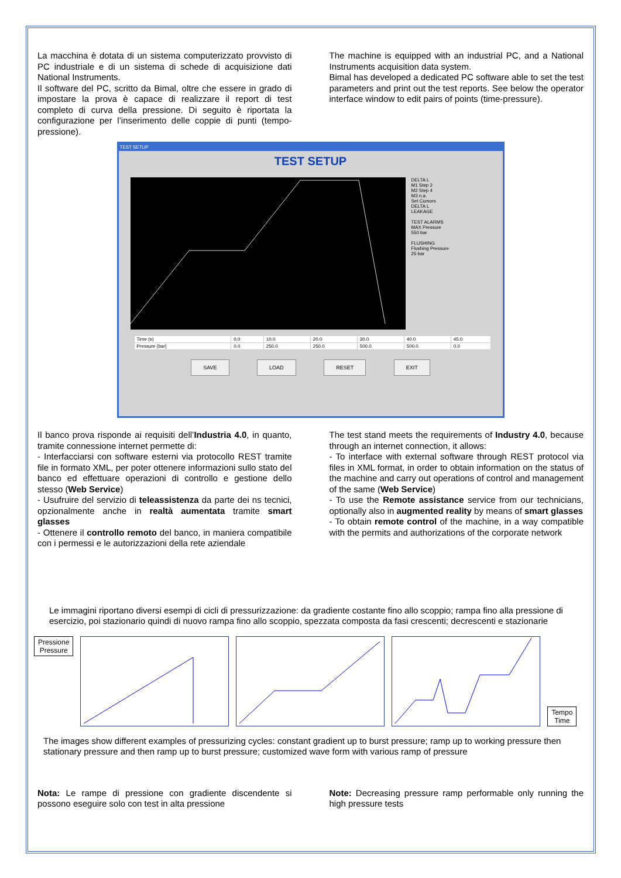La macchina è dotata di un sistema computerizzato provvisto di PC industriale e di un sistema di schede di acquisizione dati National Instruments.
Il software del PC, scritto da Bimal, oltre che essere in grado di impostare la prova è capace di realizzare il report di test completo di curva della pressione. Di seguito è riportata la configurazione per l’inserimento delle coppie di punti (tempo-pressione).
The machine is equipped with an industrial PC, and a National Instruments acquisition data system.
Bimal has developed a dedicated PC software able to set the test parameters and print out the test reports. See below the operator interface window to edit pairs of points (time-pressure).
TEST SETUP
TEST SETUP
DELTA L
M1 Step 2
M2 Step 4
M3 n.a.
Set Cursors
DELTA L
LEAKAGE
TEST ALARMS
MAX Pressure
550 bar
FLUSHING
Flushing Pressure
25 bar
| Time (s) | 0.0 | 10.0 | 20.0 | 30.0 | 40.0 | 45.0 |
| Pressure (bar) | 0.0 | 250.0 | 250.0 | 500.0 | 500.0 | 0.0 |
SAVE LOAD RESET EXIT
Il banco prova risponde ai requisiti dell’Industria 4.0, in quanto, tramite connessione internet permette di:
- Interfacciarsi con software esterni via protocollo REST tramite file in formato XML, per poter ottenere informazioni sullo stato del banco ed effettuare operazioni di controllo e gestione dello stesso (Web Service)
- Usufruire del servizio di teleassistenza da parte dei ns tecnici, opzionalmente anche in realtà aumentata tramite smart glasses
- Ottenere il controllo remoto del banco, in maniera compatibile con i permessi e le autorizzazioni della rete aziendale
The test stand meets the requirements of Industry 4.0, because through an internet connection, it allows:
- To interface with external software through REST protocol via files in XML format, in order to obtain information on the status of the machine and carry out operations of control and management of the same (Web Service)
- To use the Remote assistance service from our technicians, optionally also in augmented reality by means of smart glasses
- To obtain remote control of the machine, in a way compatible with the permits and authorizations of the corporate network
Le immagini riportano diversi esempi di cicli di pressurizzazione: da gradiente costante fino allo scoppio; rampa fino alla pressione di esercizio, poi stazionario quindi di nuovo rampa fino allo scoppio, spezzata composta da fasi crescenti; decrescenti e stazionarie
Pressione
Pressure
Tempo
Time
The images show different examples of pressurizing cycles: constant gradient up to burst pressure; ramp up to working pressure then stationary pressure and then ramp up to burst pressure; customized wave form with various ramp of pressure
Nota: Le rampe di pressione con gradiente discendente si possono eseguire solo con test in alta pressione
Note: Decreasing pressure ramp performable only running the high pressure tests